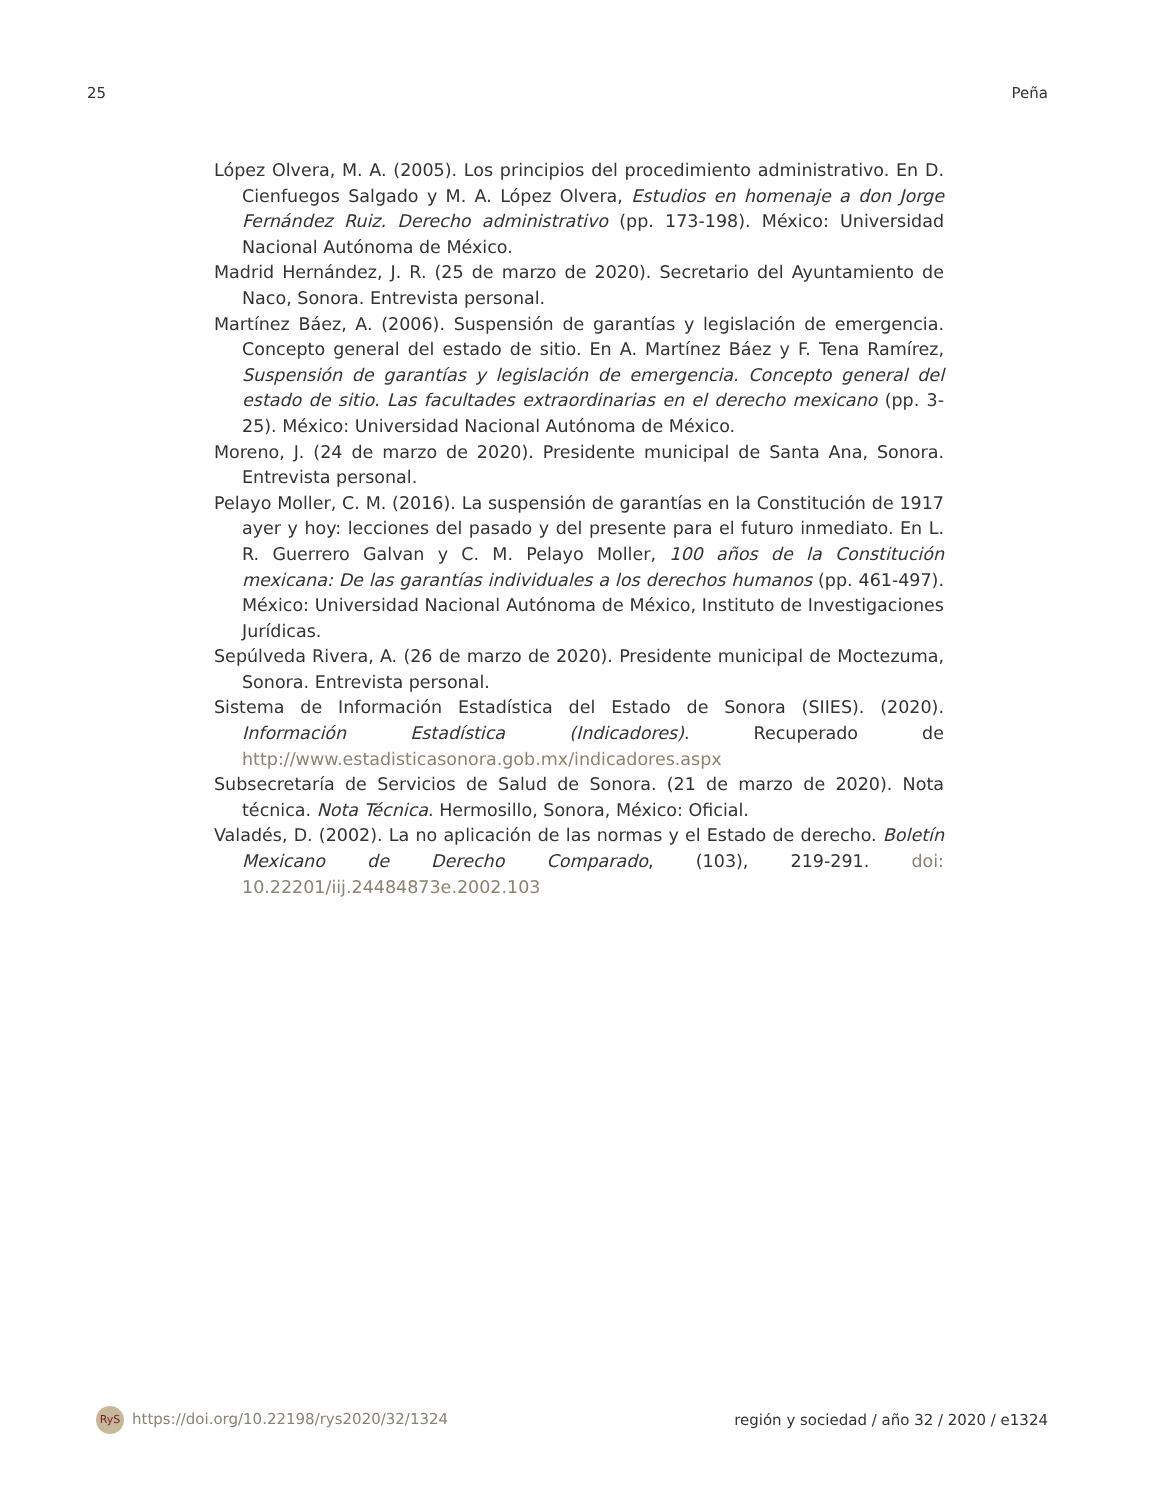25 Peña
López Olvera, M. A. (2005). Los principios del procedimiento administrativo. En D. Cienfuegos Salgado y M. A. López Olvera, Estudios en homenaje a don Jorge Fernández Ruiz. Derecho administrativo (pp. 173-198). México: Universidad Nacional Autónoma de México.
Madrid Hernández, J. R. (25 de marzo de 2020). Secretario del Ayuntamiento de Naco, Sonora. Entrevista personal.
Martínez Báez, A. (2006). Suspensión de garantías y legislación de emergencia. Concepto general del estado de sitio. En A. Martínez Báez y F. Tena Ramírez, Suspensión de garantías y legislación de emergencia. Concepto general del estado de sitio. Las facultades extraordinarias en el derecho mexicano (pp. 3-25). México: Universidad Nacional Autónoma de México.
Moreno, J. (24 de marzo de 2020). Presidente municipal de Santa Ana, Sonora. Entrevista personal.
Pelayo Moller, C. M. (2016). La suspensión de garantías en la Constitución de 1917 ayer y hoy: lecciones del pasado y del presente para el futuro inmediato. En L. R. Guerrero Galvan y C. M. Pelayo Moller, 100 años de la Constitución mexicana: De las garantías individuales a los derechos humanos (pp. 461-497). México: Universidad Nacional Autónoma de México, Instituto de Investigaciones Jurídicas.
Sepúlveda Rivera, A. (26 de marzo de 2020). Presidente municipal de Moctezuma, Sonora. Entrevista personal.
Sistema de Información Estadística del Estado de Sonora (SIIES). (2020). Información Estadística (Indicadores). Recuperado de http://www.estadisticasonora.gob.mx/indicadores.aspx
Subsecretaría de Servicios de Salud de Sonora. (21 de marzo de 2020). Nota técnica. Nota Técnica. Hermosillo, Sonora, México: Oficial.
Valadés, D. (2002). La no aplicación de las normas y el Estado de derecho. Boletín Mexicano de Derecho Comparado, (103), 219-291. doi: 10.22201/iij.24484873e.2002.103
RyS https://doi.org/10.22198/rys2020/32/1324 región y sociedad / año 32 / 2020 / e1324